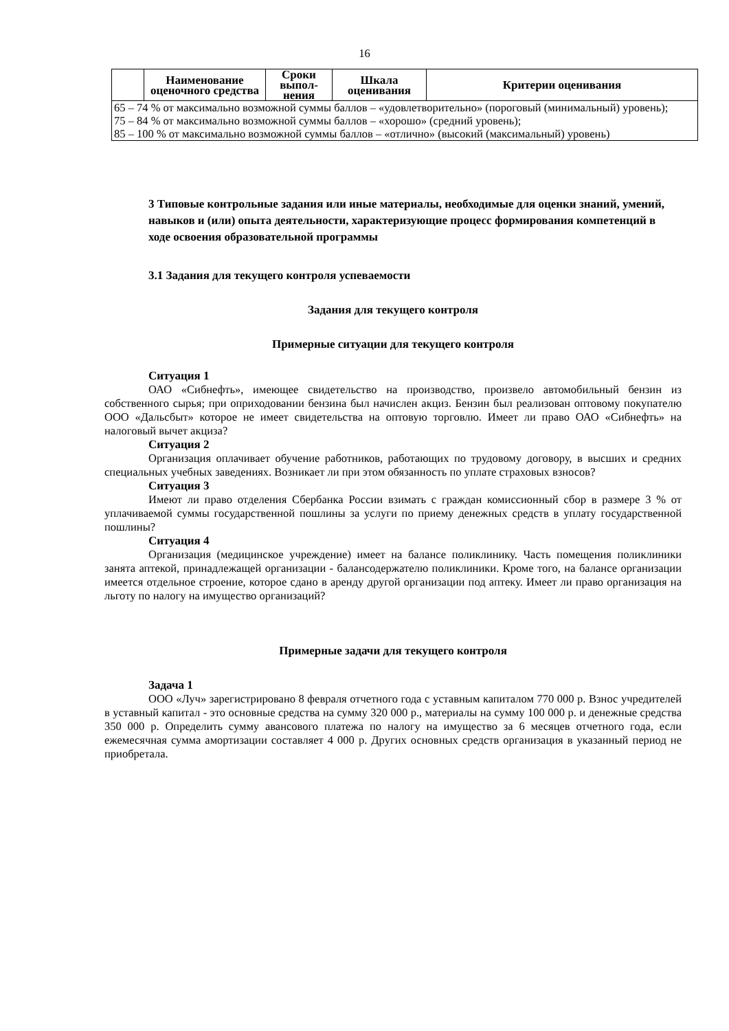16
| | Наименование оценочного средства | Сроки выпол-нения | Шкала оценивания | Критерии оценивания |
| --- | --- | --- | --- | --- |
| 65 – 74 % от максимально возможной суммы баллов – «удовлетворительно» (пороговый (минимальный) уровень); 75 – 84 % от максимально возможной суммы баллов – «хорошо» (средний уровень); 85 – 100 % от максимально возможной суммы баллов – «отлично» (высокий (максимальный) уровень) | | | | |
3 Типовые контрольные задания или иные материалы, необходимые для оценки знаний, умений, навыков и (или) опыта деятельности, характеризующие процесс формирования компетенций в ходе освоения образовательной программы
3.1 Задания для текущего контроля успеваемости
Задания для текущего контроля
Примерные ситуации для текущего контроля
Ситуация 1
ОАО «Сибнефть», имеющее свидетельство на производство, произвело автомобильный бензин из собственного сырья; при оприходовании бензина был начислен акциз. Бензин был реализован оптовому покупателю ООО «Дальсбыт» которое не имеет свидетельства на оптовую торговлю. Имеет ли право ОАО «Сибнефть» на налоговый вычет акциза?
Ситуация 2
Организация оплачивает обучение работников, работающих по трудовому договору, в высших и средних специальных учебных заведениях. Возникает ли при этом обязанность по уплате страховых взносов?
Ситуация 3
Имеют ли право отделения Сбербанка России взимать с граждан комиссионный сбор в размере 3 % от уплачиваемой суммы государственной пошлины за услуги по приему денежных средств в уплату государственной пошлины?
Ситуация 4
Организация (медицинское учреждение) имеет на балансе поликлинику. Часть помещения поликлиники занята аптекой, принадлежащей организации - балансодержателю поликлиники. Кроме того, на балансе организации имеется отдельное строение, которое сдано в аренду другой организации под аптеку. Имеет ли право организация на льготу по налогу на имущество организаций?
Примерные задачи для текущего контроля
Задача 1
ООО «Луч» зарегистрировано 8 февраля отчетного года с уставным капиталом 770 000 р. Взнос учредителей в уставный капитал - это основные средства на сумму 320 000 р., материалы на сумму 100 000 р. и денежные средства 350 000 р. Определить сумму авансового платежа по налогу на имущество за 6 месяцев отчетного года, если ежемесячная сумма амортизации составляет 4 000 р. Других основных средств организация в указанный период не приобретала.